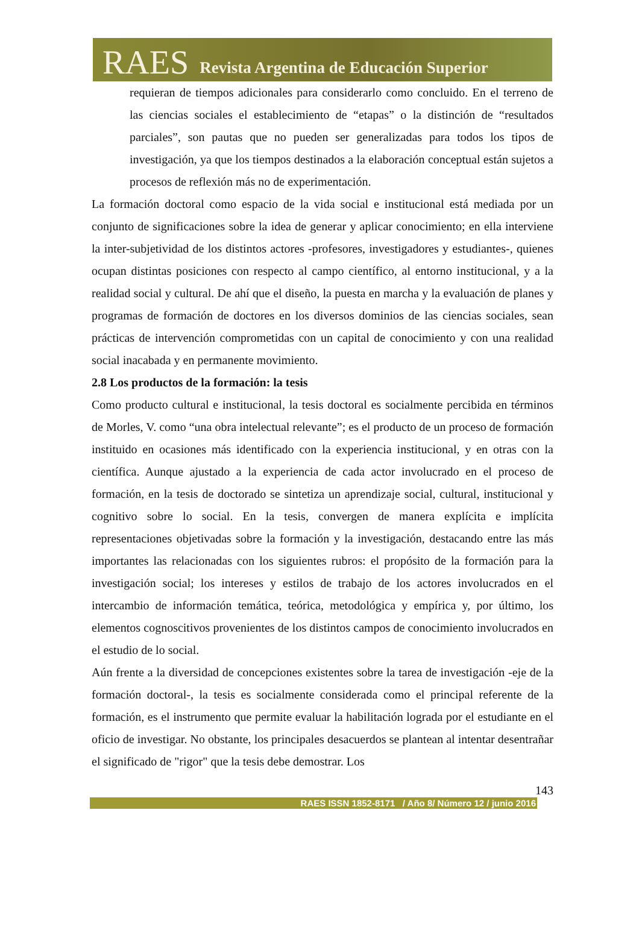RAES Revista Argentina de Educación Superior
requieran de tiempos adicionales para considerarlo como concluido. En el terreno de las ciencias sociales el establecimiento de “etapas” o la distinción de “resultados parciales”, son pautas que no pueden ser generalizadas para todos los tipos de investigación, ya que los tiempos destinados a la elaboración conceptual están sujetos a procesos de reflexión más no de experimentación.
La formación doctoral como espacio de la vida social e institucional está mediada por un conjunto de significaciones sobre la idea de generar y aplicar conocimiento; en ella interviene la inter-subjetividad de los distintos actores -profesores, investigadores y estudiantes-, quienes ocupan distintas posiciones con respecto al campo científico, al entorno institucional, y a la realidad social y cultural. De ahí que el diseño, la puesta en marcha y la evaluación de planes y programas de formación de doctores en los diversos dominios de las ciencias sociales, sean prácticas de intervención comprometidas con un capital de conocimiento y con una realidad social inacabada y en permanente movimiento.
2.8 Los productos de la formación: la tesis
Como producto cultural e institucional, la tesis doctoral es socialmente percibida en términos de Morles, V. como “una obra intelectual relevante”; es el producto de un proceso de formación instituido en ocasiones más identificado con la experiencia institucional, y en otras con la científica. Aunque ajustado a la experiencia de cada actor involucrado en el proceso de formación, en la tesis de doctorado se sintetiza un aprendizaje social, cultural, institucional y cognitivo sobre lo social. En la tesis, convergen de manera explícita e implícita representaciones objetivadas sobre la formación y la investigación, destacando entre las más importantes las relacionadas con los siguientes rubros: el propósito de la formación para la investigación social; los intereses y estilos de trabajo de los actores involucrados en el intercambio de información temática, teórica, metodológica y empírica y, por último, los elementos cognoscitivos provenientes de los distintos campos de conocimiento involucrados en el estudio de lo social.
Aún frente a la diversidad de concepciones existentes sobre la tarea de investigación -eje de la formación doctoral-, la tesis es socialmente considerada como el principal referente de la formación, es el instrumento que permite evaluar la habilitación lograda por el estudiante en el oficio de investigar. No obstante, los principales desacuerdos se plantean al intentar desentrañar el significado de "rigor" que la tesis debe demostrar. Los
143
RAES ISSN 1852-8171 / Año 8/ Número 12 / junio 2016